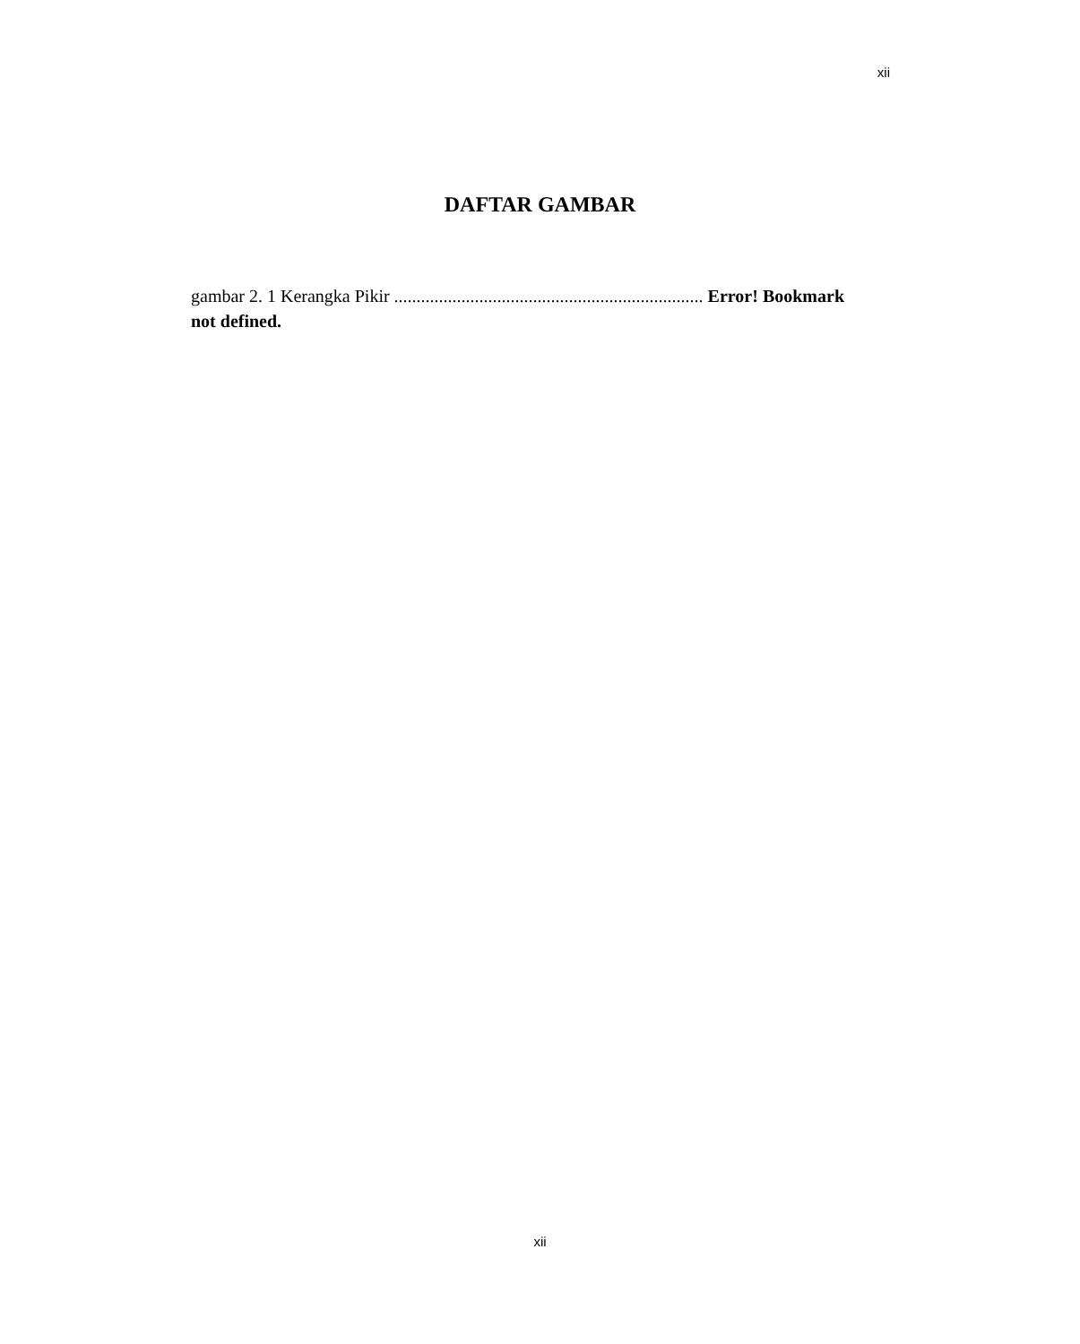xii
DAFTAR GAMBAR
gambar 2. 1 Kerangka Pikir ..................................................................... Error! Bookmark not defined.
xii